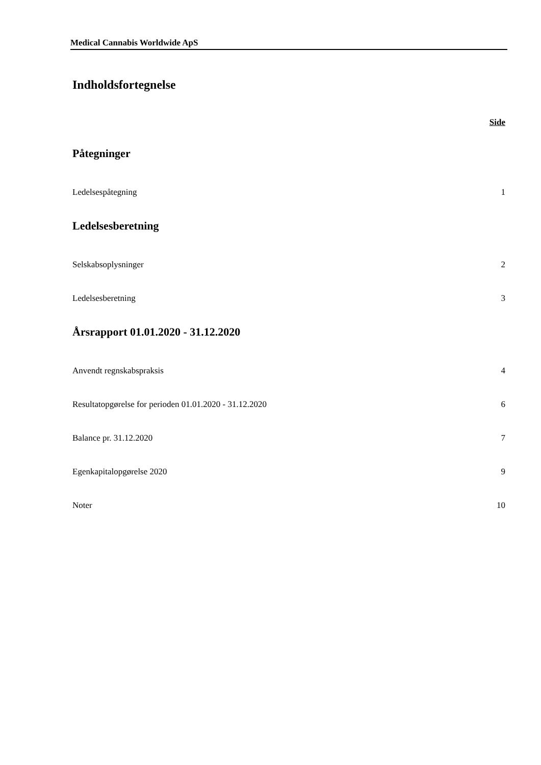Medical Cannabis Worldwide ApS
Indholdsfortegnelse
Side
Påtegninger
Ledelsespåtegning 1
Ledelsesberetning
Selskabsoplysninger 2
Ledelsesberetning 3
Årsrapport 01.01.2020 - 31.12.2020
Anvendt regnskabspraksis 4
Resultatopgørelse for perioden 01.01.2020 - 31.12.2020 6
Balance pr. 31.12.2020 7
Egenkapitalopgørelse 2020 9
Noter 10